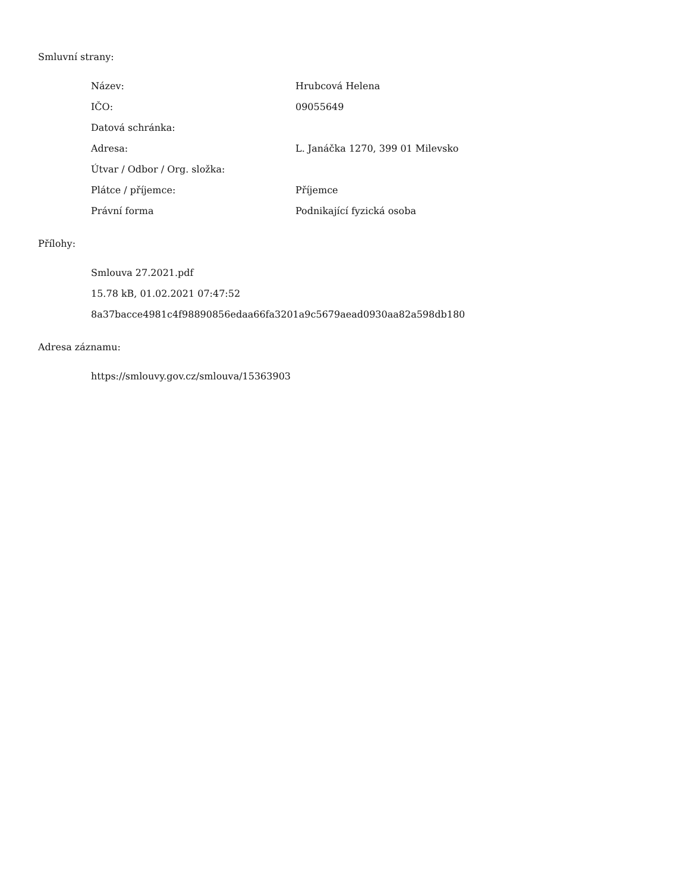Smluvní strany:
| Název: | Hrubcová Helena |
| IČO: | 09055649 |
| Datová schránka: | |
| Adresa: | L. Janáčka 1270, 399 01 Milevsko |
| Útvar / Odbor / Org. složka: | |
| Plátce / příjemce: | Příjemce |
| Právní forma | Podnikající fyzická osoba |
Přílohy:
Smlouva 27.2021.pdf
15.78 kB, 01.02.2021 07:47:52
8a37bacce4981c4f98890856edaa66fa3201a9c5679aead0930aa82a598db180
Adresa záznamu:
https://smlouvy.gov.cz/smlouva/15363903